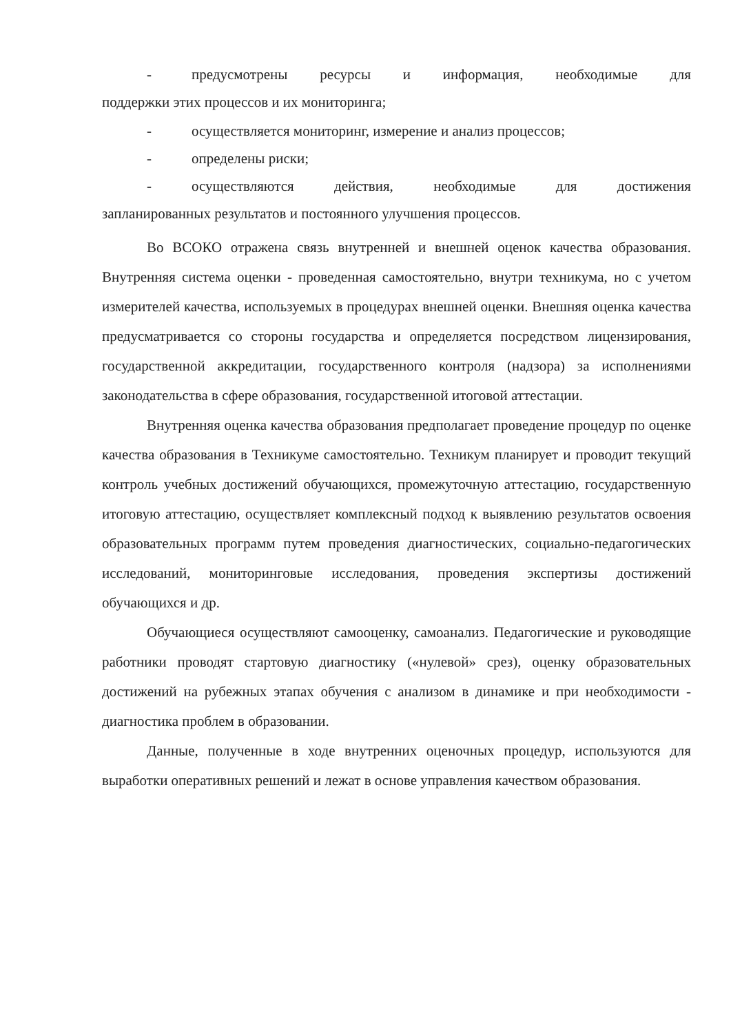- предусмотрены ресурсы и информация, необходимые для
поддержки этих процессов и их мониторинга;
- осуществляется мониторинг, измерение и анализ процессов;
- определены риски;
- осуществляются действия, необходимые для достижения
запланированных результатов и постоянного улучшения процессов.
Во ВСОКО отражена связь внутренней и внешней оценок качества образования. Внутренняя система оценки - проведенная самостоятельно, внутри техникума, но с учетом измерителей качества, используемых в процедурах внешней оценки. Внешняя оценка качества предусматривается со стороны государства и определяется посредством лицензирования, государственной аккредитации, государственного контроля (надзора) за исполнениями законодательства в сфере образования, государственной итоговой аттестации.
Внутренняя оценка качества образования предполагает проведение процедур по оценке качества образования в Техникуме самостоятельно. Техникум планирует и проводит текущий контроль учебных достижений обучающихся, промежуточную аттестацию, государственную итоговую аттестацию, осуществляет комплексный подход к выявлению результатов освоения образовательных программ путем проведения диагностических, социально-педагогических исследований, мониторинговые исследования, проведения экспертизы достижений обучающихся и др.
Обучающиеся осуществляют самооценку, самоанализ. Педагогические и руководящие работники проводят стартовую диагностику («нулевой» срез), оценку образовательных достижений на рубежных этапах обучения с анализом в динамике и при необходимости - диагностика проблем в образовании.
Данные, полученные в ходе внутренних оценочных процедур, используются для выработки оперативных решений и лежат в основе управления качеством образования.